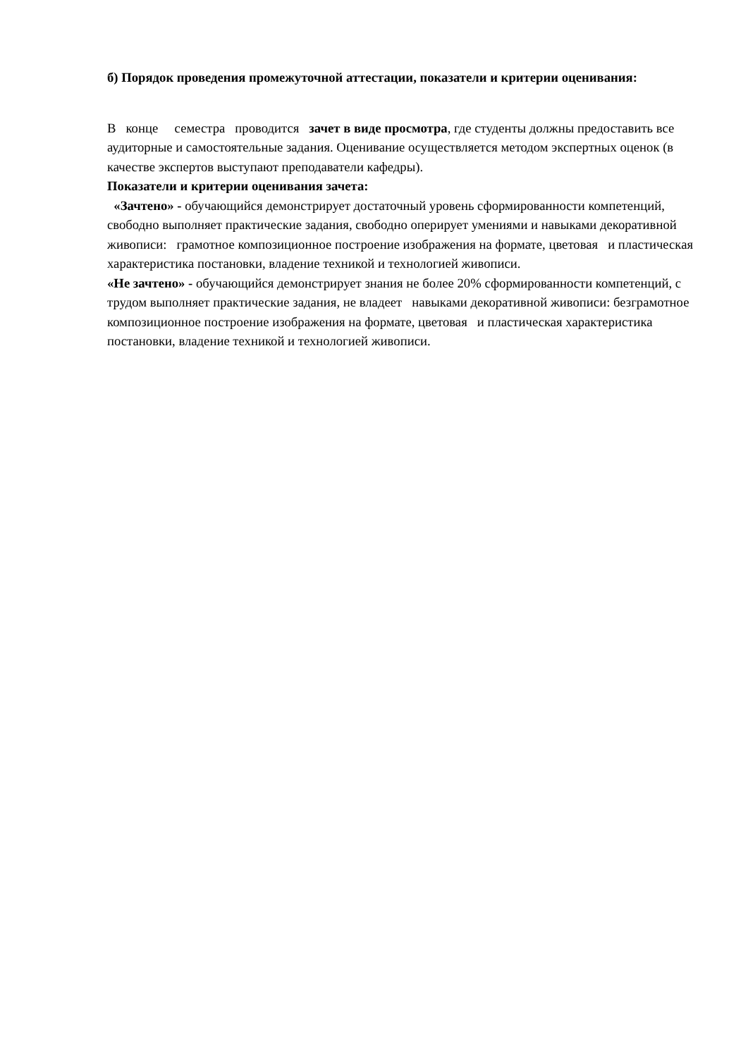б) Порядок проведения промежуточной аттестации, показатели и критерии оценивания:
В конце семестра проводится зачет в виде просмотра, где студенты должны предоставить все аудиторные и самостоятельные задания. Оценивание осуществляется методом экспертных оценок (в качестве экспертов выступают преподаватели кафедры).
Показатели и критерии оценивания зачета:
«Зачтено» - обучающийся демонстрирует достаточный уровень сформированности компетенций, свободно выполняет практические задания, свободно оперирует умениями и навыками декоративной живописи: грамотное композиционное построение изображения на формате, цветовая и пластическая характеристика постановки, владение техникой и технологией живописи.
«Не зачтено» - обучающийся демонстрирует знания не более 20% сформированности компетенций, с трудом выполняет практические задания, не владеет навыками декоративной живописи: безграмотное композиционное построение изображения на формате, цветовая и пластическая характеристика постановки, владение техникой и технологией живописи.